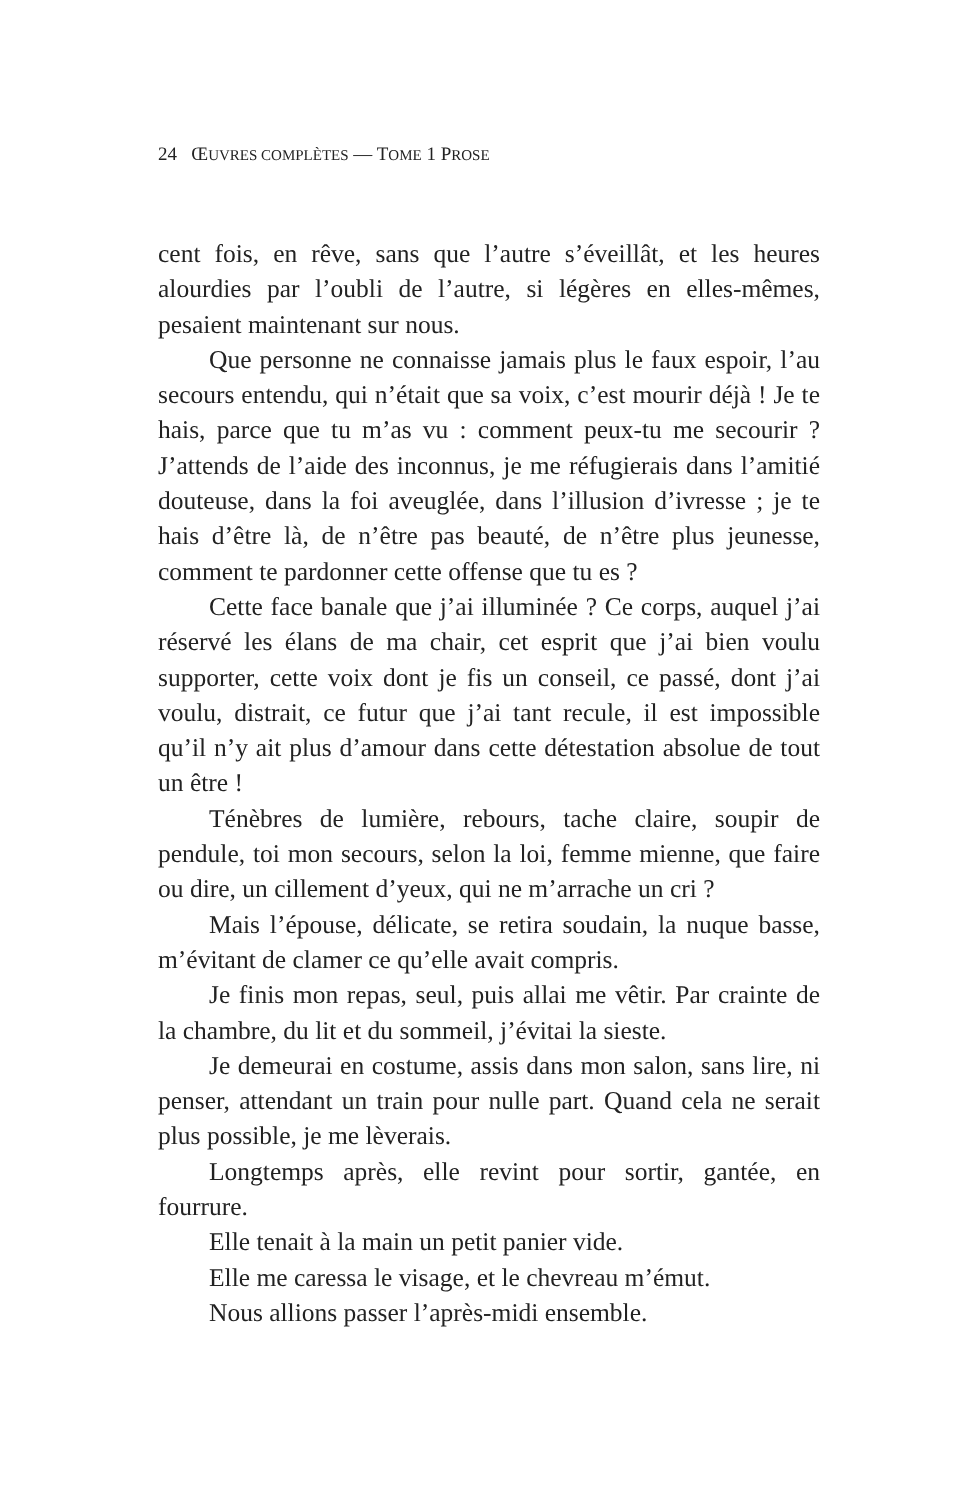24 ŒUVRES COMPLÈTES — TOME 1 PROSE
cent fois, en rêve, sans que l’autre s’éveillât, et les heures alourdies par l’oubli de l’autre, si légères en elles-mêmes, pesaient maintenant sur nous.
Que personne ne connaisse jamais plus le faux espoir, l’au secours entendu, qui n’était que sa voix, c’est mourir déjà ! Je te hais, parce que tu m’as vu : comment peux-tu me secourir ? J’attends de l’aide des inconnus, je me réfugierais dans l’amitié douteuse, dans la foi aveuglée, dans l’illusion d’ivresse ; je te hais d’être là, de n’être pas beauté, de n’être plus jeunesse, comment te pardonner cette offense que tu es ?
Cette face banale que j’ai illuminée ? Ce corps, auquel j’ai réservé les élans de ma chair, cet esprit que j’ai bien voulu supporter, cette voix dont je fis un conseil, ce passé, dont j’ai voulu, distrait, ce futur que j’ai tant recule, il est impossible qu’il n’y ait plus d’amour dans cette détestation absolue de tout un être !
Ténèbres de lumière, rebours, tache claire, soupir de pendule, toi mon secours, selon la loi, femme mienne, que faire ou dire, un cillement d’yeux, qui ne m’arrache un cri ?
Mais l’épouse, délicate, se retira soudain, la nuque basse, m’évitant de clamer ce qu’elle avait compris.
Je finis mon repas, seul, puis allai me vêtir. Par crainte de la chambre, du lit et du sommeil, j’évitai la sieste.
Je demeurai en costume, assis dans mon salon, sans lire, ni penser, attendant un train pour nulle part. Quand cela ne serait plus possible, je me lèverais.
Longtemps après, elle revint pour sortir, gantée, en fourrure.
Elle tenait à la main un petit panier vide.
Elle me caressa le visage, et le chevreau m’émut.
Nous allions passer l’après-midi ensemble.